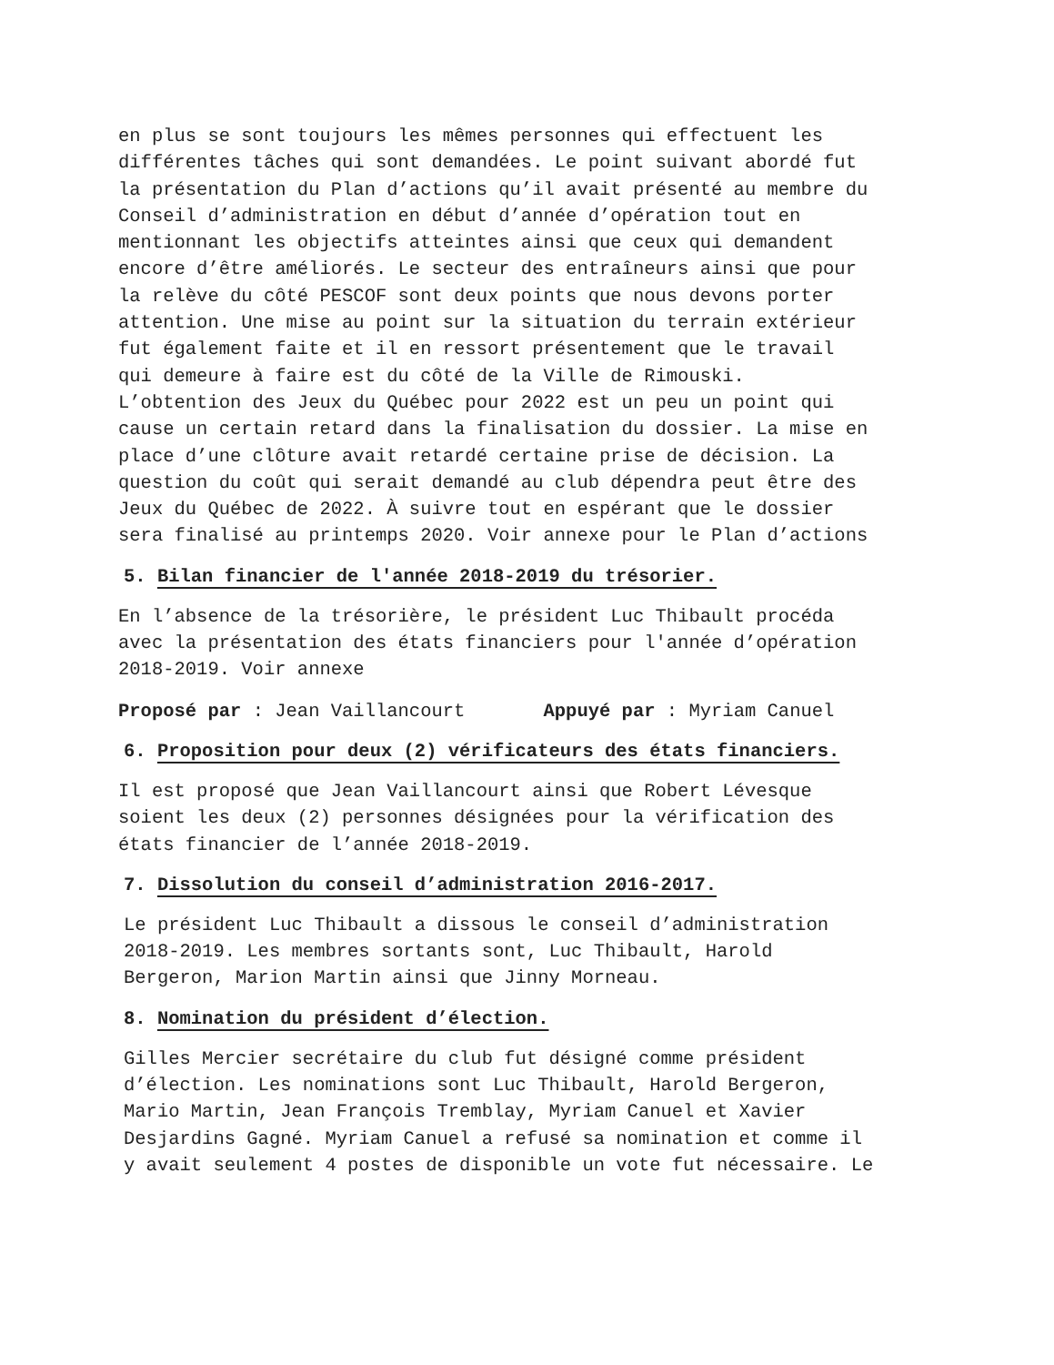en plus se sont toujours les mêmes personnes qui effectuent les différentes tâches qui sont demandées. Le point suivant abordé fut la présentation du Plan d’actions qu’il avait présenté au membre du Conseil d’administration en début d’année d’opération tout en mentionnant les objectifs atteintes ainsi que ceux qui demandent encore d’être améliorés. Le secteur des entraîneurs ainsi que pour la relève du côté PESCOF sont deux points que nous devons porter attention. Une mise au point sur la situation du terrain extérieur fut également faite et il en ressort présentement que le travail qui demeure à faire est du côté de la Ville de Rimouski. L’obtention des Jeux du Québec pour 2022 est un peu un point qui cause un certain retard dans la finalisation du dossier. La mise en place d’une clôture avait retardé certaine prise de décision. La question du coût qui serait demandé au club dépendra peut être des Jeux du Québec de 2022. À suivre tout en espérant que le dossier sera finalisé au printemps 2020. Voir annexe pour le Plan d’actions
5. Bilan financier de l'année 2018-2019 du trésorier.
En l’absence de la trésorière, le président Luc Thibault procéda avec la présentation des états financiers pour l'année d’opération 2018-2019. Voir annexe
Proposé par : Jean Vaillancourt Appuyé par : Myriam Canuel
6. Proposition pour deux (2) vérificateurs des états financiers.
Il est proposé que Jean Vaillancourt ainsi que Robert Lévesque soient les deux (2) personnes désignées pour la vérification des états financier de l’année 2018-2019.
7. Dissolution du conseil d’administration 2016-2017.
Le président Luc Thibault a dissous le conseil d’administration 2018-2019. Les membres sortants sont, Luc Thibault, Harold Bergeron, Marion Martin ainsi que Jinny Morneau.
8. Nomination du président d’élection.
Gilles Mercier secrétaire du club fut désigné comme président d’élection. Les nominations sont Luc Thibault, Harold Bergeron, Mario Martin, Jean François Tremblay, Myriam Canuel et Xavier Desjardins Gagné. Myriam Canuel a refusé sa nomination et comme il y avait seulement 4 postes de disponible un vote fut nécessaire. Le